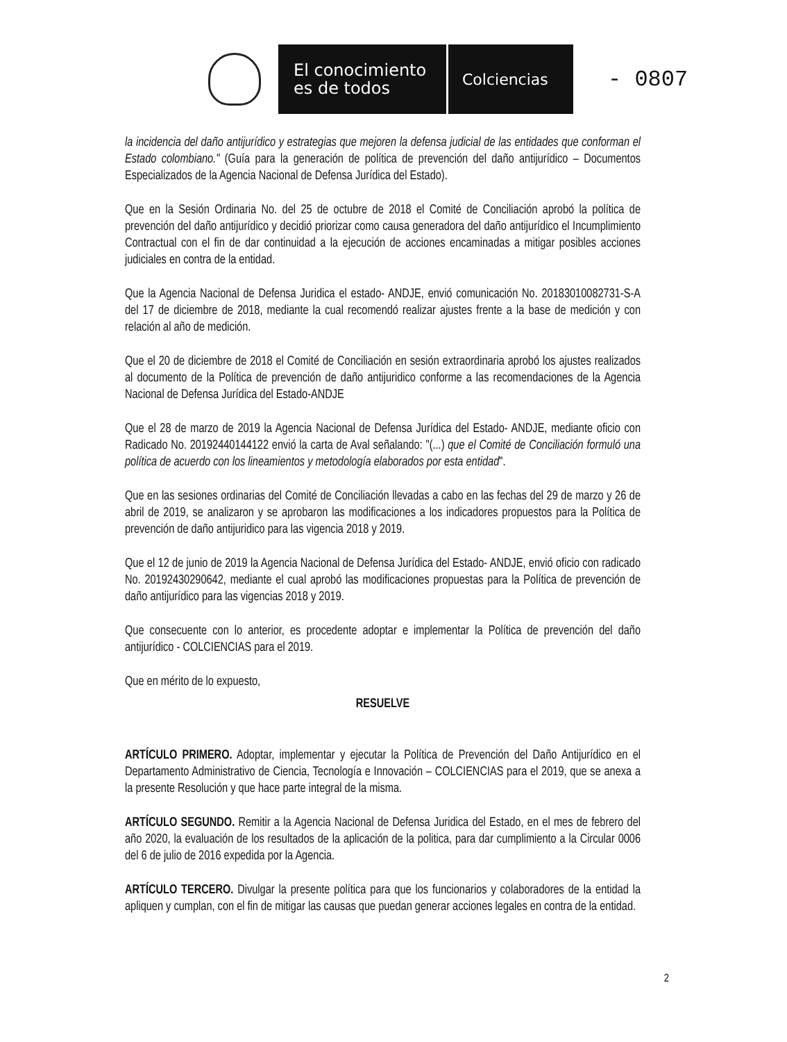El conocimiento
es de todos
Colciencias
- 0807
la incidencia del daño antijurídico y estrategias que mejoren la defensa judicial de las entidades que conforman el Estado colombiano." (Guía para la generación de política de prevención del daño antijurídico – Documentos Especializados de la Agencia Nacional de Defensa Jurídica del Estado).
Que en la Sesión Ordinaria No. del 25 de octubre de 2018 el Comité de Conciliación aprobó la política de prevención del daño antijurídico y decidió priorizar como causa generadora del daño antijurídico el Incumplimiento Contractual con el fin de dar continuidad a la ejecución de acciones encaminadas a mitigar posibles acciones judiciales en contra de la entidad.
Que la Agencia Nacional de Defensa Juridica el estado- ANDJE, envió comunicación No. 20183010082731-S-A del 17 de diciembre de 2018, mediante la cual recomendó realizar ajustes frente a la base de medición y con relación al año de medición.
Que el 20 de diciembre de 2018 el Comité de Conciliación en sesión extraordinaria aprobó los ajustes realizados al documento de la Política de prevención de daño antijuridico conforme a las recomendaciones de la Agencia Nacional de Defensa Jurídica del Estado-ANDJE
Que el 28 de marzo de 2019 la Agencia Nacional de Defensa Jurídica del Estado- ANDJE, mediante oficio con Radicado No. 20192440144122 envió la carta de Aval señalando: "(...) que el Comité de Conciliación formuló una política de acuerdo con los lineamientos y metodología elaborados por esta entidad".
Que en las sesiones ordinarias del Comité de Conciliación llevadas a cabo en las fechas del 29 de marzo y 26 de abril de 2019, se analizaron y se aprobaron las modificaciones a los indicadores propuestos para la Política de prevención de daño antijuridico para las vigencia 2018 y 2019.
Que el 12 de junio de 2019 la Agencia Nacional de Defensa Jurídica del Estado- ANDJE, envió oficio con radicado No. 20192430290642, mediante el cual aprobó las modificaciones propuestas para la Política de prevención de daño antijurídico para las vigencias 2018 y 2019.
Que consecuente con lo anterior, es procedente adoptar e implementar la Política de prevención del daño antijurídico - COLCIENCIAS para el 2019.
Que en mérito de lo expuesto,
RESUELVE
ARTÍCULO PRIMERO. Adoptar, implementar y ejecutar la Política de Prevención del Daño Antijurídico en el Departamento Administrativo de Ciencia, Tecnología e Innovación – COLCIENCIAS para el 2019, que se anexa a la presente Resolución y que hace parte integral de la misma.
ARTÍCULO SEGUNDO. Remitir a la Agencia Nacional de Defensa Juridica del Estado, en el mes de febrero del año 2020, la evaluación de los resultados de la aplicación de la politica, para dar cumplimiento a la Circular 0006 del 6 de julio de 2016 expedida por la Agencia.
ARTÍCULO TERCERO. Divulgar la presente política para que los funcionarios y colaboradores de la entidad la apliquen y cumplan, con el fin de mitigar las causas que puedan generar acciones legales en contra de la entidad.
2